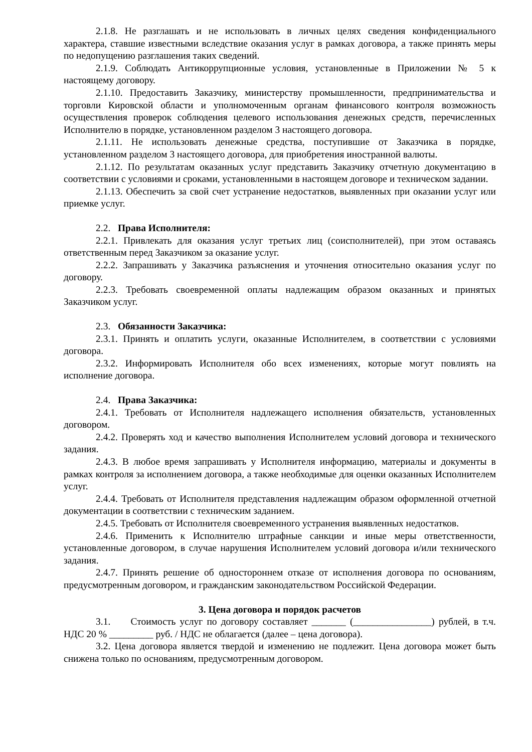2.1.8. Не разглашать и не использовать в личных целях сведения конфиденциального характера, ставшие известными вследствие оказания услуг в рамках договора, а также принять меры по недопущению разглашения таких сведений.
2.1.9. Соблюдать Антикоррупционные условия, установленные в Приложении № 5 к настоящему договору.
2.1.10. Предоставить Заказчику, министерству промышленности, предпринимательства и торговли Кировской области и уполномоченным органам финансового контроля возможность осуществления проверок соблюдения целевого использования денежных средств, перечисленных Исполнителю в порядке, установленном разделом 3 настоящего договора.
2.1.11. Не использовать денежные средства, поступившие от Заказчика в порядке, установленном разделом 3 настоящего договора, для приобретения иностранной валюты.
2.1.12. По результатам оказанных услуг представить Заказчику отчетную документацию в соответствии с условиями и сроками, установленными в настоящем договоре и техническом задании.
2.1.13. Обеспечить за свой счет устранение недостатков, выявленных при оказании услуг или приемке услуг.
2.2. Права Исполнителя:
2.2.1. Привлекать для оказания услуг третьих лиц (соисполнителей), при этом оставаясь ответственным перед Заказчиком за оказание услуг.
2.2.2. Запрашивать у Заказчика разъяснения и уточнения относительно оказания услуг по договору.
2.2.3. Требовать своевременной оплаты надлежащим образом оказанных и принятых Заказчиком услуг.
2.3. Обязанности Заказчика:
2.3.1. Принять и оплатить услуги, оказанные Исполнителем, в соответствии с условиями договора.
2.3.2. Информировать Исполнителя обо всех изменениях, которые могут повлиять на исполнение договора.
2.4. Права Заказчика:
2.4.1. Требовать от Исполнителя надлежащего исполнения обязательств, установленных договором.
2.4.2. Проверять ход и качество выполнения Исполнителем условий договора и технического задания.
2.4.3. В любое время запрашивать у Исполнителя информацию, материалы и документы в рамках контроля за исполнением договора, а также необходимые для оценки оказанных Исполнителем услуг.
2.4.4. Требовать от Исполнителя представления надлежащим образом оформленной отчетной документации в соответствии с техническим заданием.
2.4.5. Требовать от Исполнителя своевременного устранения выявленных недостатков.
2.4.6. Применить к Исполнителю штрафные санкции и иные меры ответственности, установленные договором, в случае нарушения Исполнителем условий договора и/или технического задания.
2.4.7. Принять решение об одностороннем отказе от исполнения договора по основаниям, предусмотренным договором, и гражданским законодательством Российской Федерации.
3. Цена договора и порядок расчетов
3.1. Стоимость услуг по договору составляет _______ (________________) рублей, в т.ч. НДС 20 % _________ руб. / НДС не облагается (далее – цена договора).
3.2. Цена договора является твердой и изменению не подлежит. Цена договора может быть снижена только по основаниям, предусмотренным договором.